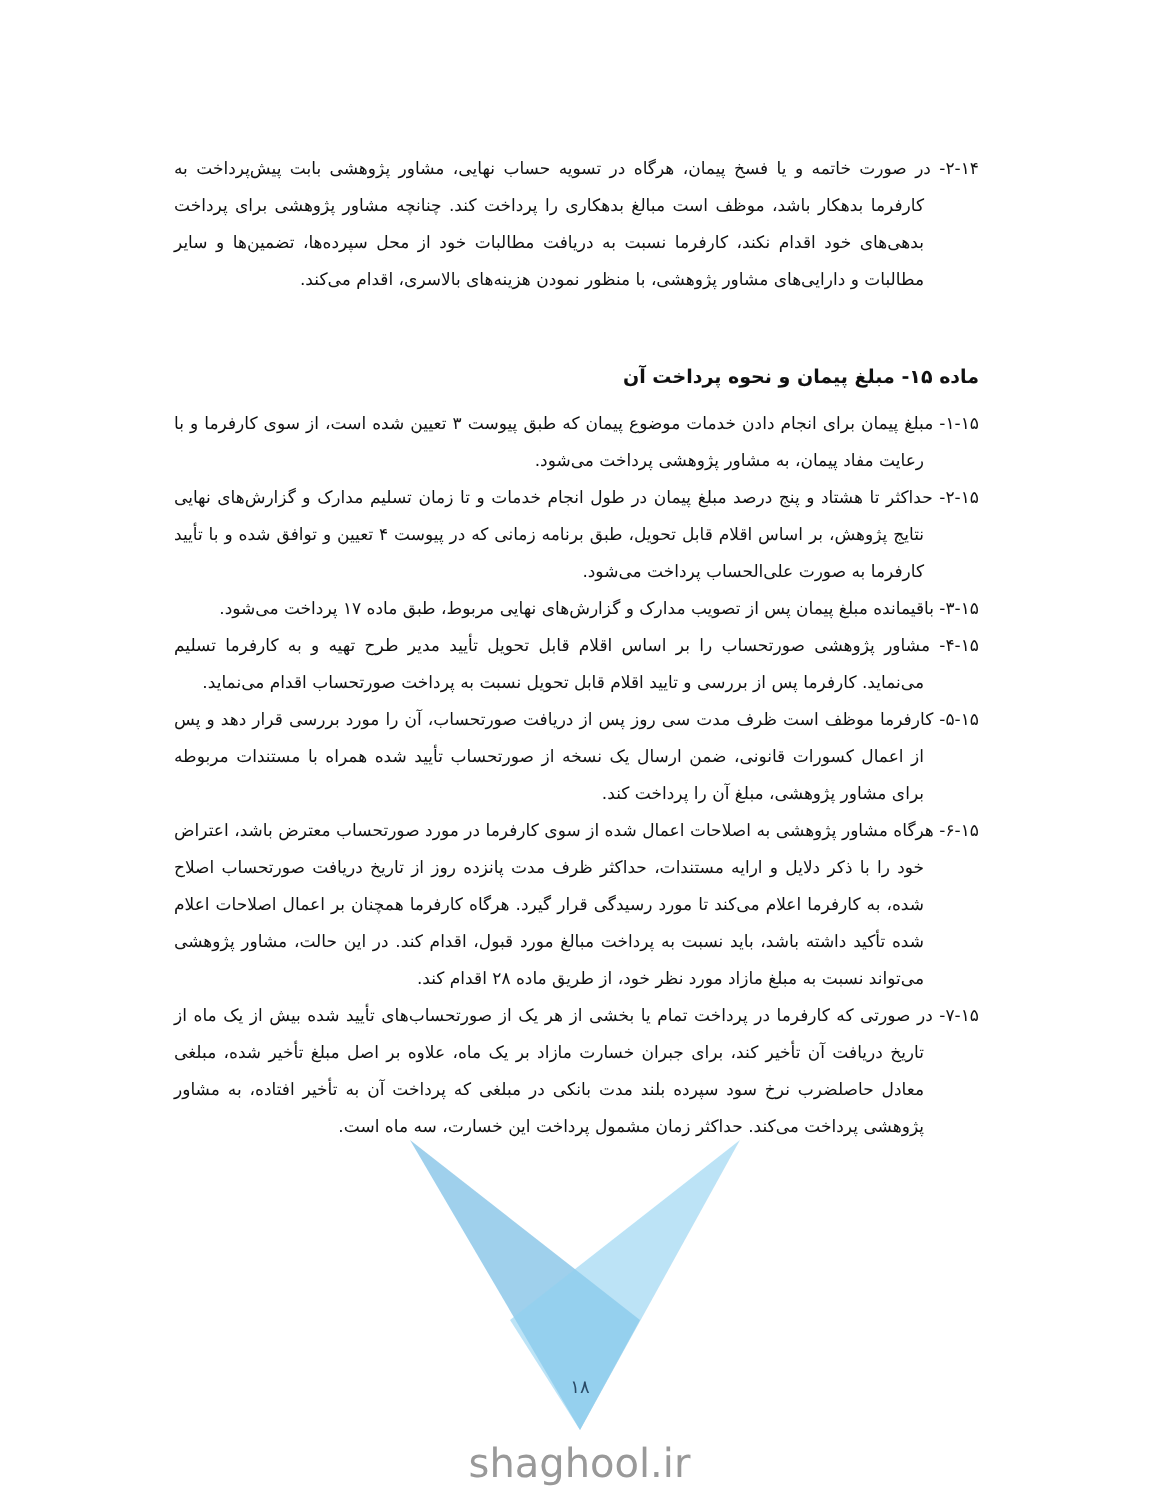۲-۱۴- در صورت خاتمه و یا فسخ پیمان، هرگاه در تسویه حساب نهایی، مشاور پژوهشی بابت پیش‌پرداخت به کارفرما بدهکار باشد، موظف است مبالغ بدهکاری را پرداخت کند. چنانچه مشاور پژوهشی برای پرداخت بدهی‌های خود اقدام نکند، کارفرما نسبت به دریافت مطالبات خود از محل سپرده‌ها، تضمین‌ها و سایر مطالبات و دارایی‌های مشاور پژوهشی، با منظور نمودن هزینه‌های بالاسری، اقدام می‌کند.
ماده ۱۵- مبلغ پیمان و نحوه پرداخت آن
۱-۱۵- مبلغ پیمان برای انجام دادن خدمات موضوع پیمان که طبق پیوست ۳ تعیین شده است، از سوی کارفرما و با رعایت مفاد پیمان، به مشاور پژوهشی پرداخت می‌شود.
۲-۱۵- حداکثر تا هشتاد و پنج درصد مبلغ پیمان در طول انجام خدمات و تا زمان تسلیم مدارک و گزارش‌های نهایی نتایج پژوهش، بر اساس اقلام قابل تحویل، طبق برنامه زمانی که در پیوست ۴ تعیین و توافق شده و با تأیید کارفرما به صورت علی‌الحساب پرداخت می‌شود.
۳-۱۵- باقیمانده مبلغ پیمان پس از تصویب مدارک و گزارش‌های نهایی مربوط، طبق ماده ۱۷ پرداخت می‌شود.
۴-۱۵- مشاور پژوهشی صورتحساب را بر اساس اقلام قابل تحویل تأیید مدیر طرح تهیه و به کارفرما تسلیم می‌نماید. کارفرما پس از بررسی و تایید اقلام قابل تحویل نسبت به پرداخت صورتحساب اقدام می‌نماید.
۵-۱۵- کارفرما موظف است ظرف مدت سی روز پس از دریافت صورتحساب، آن را مورد بررسی قرار دهد و پس از اعمال کسورات قانونی، ضمن ارسال یک نسخه از صورتحساب تأیید شده همراه با مستندات مربوطه برای مشاور پژوهشی، مبلغ آن را پرداخت کند.
۶-۱۵- هرگاه مشاور پژوهشی به اصلاحات اعمال شده از سوی کارفرما در مورد صورتحساب معترض باشد، اعتراض خود را با ذکر دلایل و ارایه مستندات، حداکثر ظرف مدت پانزده روز از تاریخ دریافت صورتحساب اصلاح شده، به کارفرما اعلام می‌کند تا مورد رسیدگی قرار گیرد. هرگاه کارفرما همچنان بر اعمال اصلاحات اعلام شده تأکید داشته باشد، باید نسبت به پرداخت مبالغ مورد قبول، اقدام کند. در این حالت، مشاور پژوهشی می‌تواند نسبت به مبلغ مازاد مورد نظر خود، از طریق ماده ۲۸ اقدام کند.
۷-۱۵- در صورتی که کارفرما در پرداخت تمام یا بخشی از هر یک از صورتحساب‌های تأیید شده بیش از یک ماه از تاریخ دریافت آن تأخیر کند، برای جبران خسارت مازاد بر یک ماه، علاوه بر اصل مبلغ تأخیر شده، مبلغی معادل حاصلضرب نرخ سود سپرده بلند مدت بانکی در مبلغی که پرداخت آن به تأخیر افتاده، به مشاور پژوهشی پرداخت می‌کند. حداکثر زمان مشمول پرداخت این خسارت، سه ماه است.
۱۸
shaghool.ir